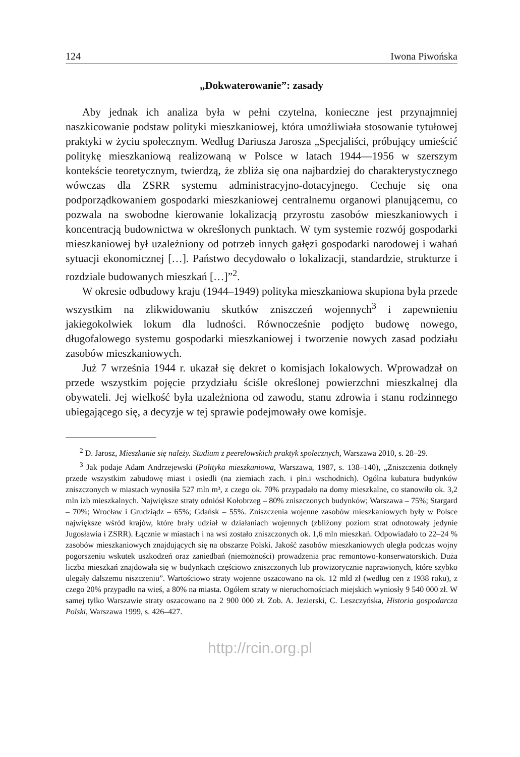124 Iwona Piwońska
„Dokwaterowanie”: zasady
Aby jednak ich analiza była w pełni czytelna, konieczne jest przynajmniej naszkicowanie podstaw polityki mieszkaniowej, która umożliwiała stosowanie tytułowej praktyki w życiu społecznym. Według Dariusza Jarosza „Specjaliści, próbujący umieścić politykę mieszkaniową realizowaną w Polsce w latach 1944––1956 w szerszym kontekście teoretycznym, twierdzą, że zbliża się ona najbardziej do charakterystycznego wówczas dla ZSRR systemu administracyjno-dotacyjnego. Cechuje się ona podporządkowaniem gospodarki mieszkaniowej centralnemu organowi planującemu, co pozwala na swobodne kierowanie lokalizacją przyrostu zasobów mieszkaniowych i koncentracją budownictwa w określonych punktach. W tym systemie rozwój gospodarki mieszkaniowej był uzależniony od potrzeb innych gałęzi gospodarki narodowej i wahań sytuacji ekonomicznej […]. Państwo decydowało o lokalizacji, standardzie, strukturze i rozdziale budowanych mieszkań […]”<sup>2</sup>.
W okresie odbudowy kraju (1944–1949) polityka mieszkaniowa skupiona była przede wszystkim na zlikwidowaniu skutków zniszczeń wojennych<sup>3</sup> i zapewnieniu jakiegokolwiek lokum dla ludności. Równocześnie podjęto budowę nowego, długofalowego systemu gospodarki mieszkaniowej i tworzenie nowych zasad podziału zasobów mieszkaniowych.
Już 7 września 1944 r. ukazał się dekret o komisjach lokalowych. Wprowadzał on przede wszystkim pojęcie przydziału ściśle określonej powierzchni mieszkalnej dla obywateli. Jej wielkość była uzależniona od zawodu, stanu zdrowia i stanu rodzinnego ubiegającego się, a decyzje w tej sprawie podejmowały owe komisje.
<sup>2</sup> D. Jarosz, Mieszkanie się należy. Studium z peerelowskich praktyk społecznych, Warszawa 2010, s. 28–29.
<sup>3</sup> Jak podaje Adam Andrzejewski (Polityka mieszkaniowa, Warszawa, 1987, s. 138–140), „Zniszczenia dotknęły przede wszystkim zabudowę miast i osiedli (na ziemiach zach. i płn.i wschodnich). Ogólna kubatura budynków zniszczonych w miastach wynosiła 527 mln m³, z czego ok. 70% przypadało na domy mieszkalne, co stanowiło ok. 3,2 mln izb mieszkalnych. Największe straty odniósł Kołobrzeg – 80% zniszczonych budynków; Warszawa – 75%; Stargard – 70%; Wrocław i Grudziądz – 65%; Gdańsk – 55%. Zniszczenia wojenne zasobów mieszkaniowych były w Polsce największe wśród krajów, które brały udział w działaniach wojennych (zbliżony poziom strat odnotowały jedynie Jugosławia i ZSRR). Łącznie w miastach i na wsi zostało zniszczonych ok. 1,6 mln mieszkań. Odpowiadało to 22–24 % zasobów mieszkaniowych znajdujących się na obszarze Polski. Jakość zasobów mieszkaniowych uległa podczas wojny pogorszeniu wskutek uszkodzeń oraz zaniedbań (niemożności) prowadzenia prac remontowo-konserwatorskich. Duża liczba mieszkań znajdowała się w budynkach częściowo zniszczonych lub prowizorycznie naprawionych, które szybko ulegały dalszemu niszczeniu”. Wartościowo straty wojenne oszacowano na ok. 12 mld zł (według cen z 1938 roku), z czego 20% przypadło na wieś, a 80% na miasta. Ogółem straty w nieruchomościach miejskich wyniosły 9 540 000 zł. W samej tylko Warszawie straty oszacowano na 2 900 000 zł. Zob. A. Jezierski, C. Leszczyńska, Historia gospodarcza Polski, Warszawa 1999, s. 426–427.
http://rcin.org.pl